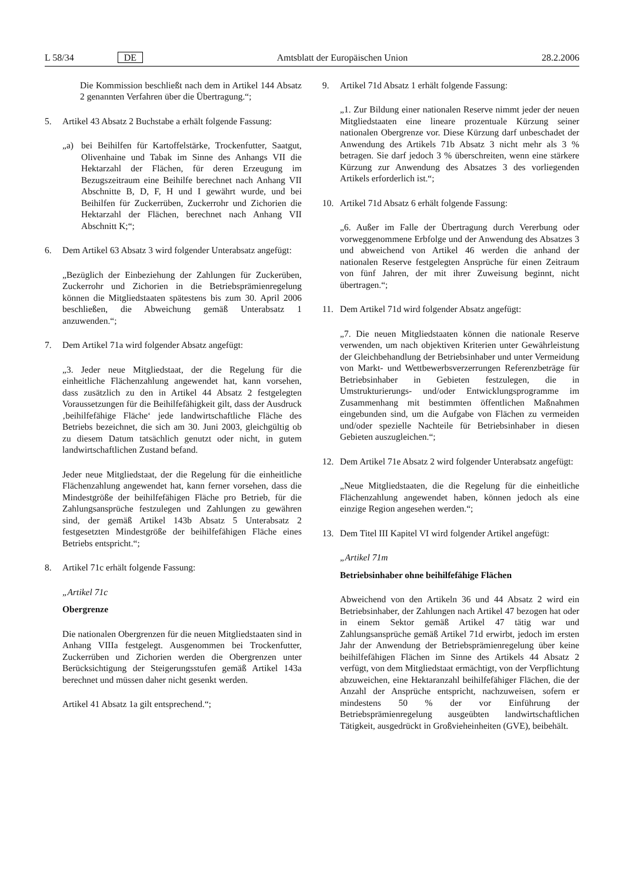L 58/34 DE Amtsblatt der Europäischen Union 28.2.2006
Die Kommission beschließt nach dem in Artikel 144 Absatz 2 genannten Verfahren über die Übertragung.“;
5. Artikel 43 Absatz 2 Buchstabe a erhält folgende Fassung:
„a) bei Beihilfen für Kartoffelstärke, Trockenfutter, Saatgut, Olivenhaine und Tabak im Sinne des Anhangs VII die Hektarzahl der Flächen, für deren Erzeugung im Bezugszeitraum eine Beihilfe berechnet nach Anhang VII Abschnitte B, D, F, H und I gewährt wurde, und bei Beihilfen für Zuckerrüben, Zuckerrohr und Zichorien die Hektarzahl der Flächen, berechnet nach Anhang VII Abschnitt K;“;
6. Dem Artikel 63 Absatz 3 wird folgender Unterabsatz angefügt:
„Bezüglich der Einbeziehung der Zahlungen für Zuckerüben, Zuckerrohr und Zichorien in die Betriebsprämienregelung können die Mitgliedstaaten spätestens bis zum 30. April 2006 beschließen, die Abweichung gemäß Unterabsatz 1 anzuwenden.“;
7. Dem Artikel 71a wird folgender Absatz angefügt:
„3. Jeder neue Mitgliedstaat, der die Regelung für die einheitliche Flächenzahlung angewendet hat, kann vorsehen, dass zusätzlich zu den in Artikel 44 Absatz 2 festgelegten Voraussetzungen für die Beihilfefähigkeit gilt, dass der Ausdruck ‚beihilfefähige Fläche‘ jede landwirtschaftliche Fläche des Betriebs bezeichnet, die sich am 30. Juni 2003, gleichgültig ob zu diesem Datum tatsächlich genutzt oder nicht, in gutem landwirtschaftlichen Zustand befand.
Jeder neue Mitgliedstaat, der die Regelung für die einheitliche Flächenzahlung angewendet hat, kann ferner vorsehen, dass die Mindestgröße der beihilfefähigen Fläche pro Betrieb, für die Zahlungsansprüche festzulegen und Zahlungen zu gewähren sind, der gemäß Artikel 143b Absatz 5 Unterabsatz 2 festgesetzten Mindestgröße der beihilfefähigen Fläche eines Betriebs entspricht.“;
8. Artikel 71c erhält folgende Fassung:
„Artikel 71c
Obergrenze
Die nationalen Obergrenzen für die neuen Mitgliedstaaten sind in Anhang VIIIa festgelegt. Ausgenommen bei Trockenfutter, Zuckerrüben und Zichorien werden die Obergrenzen unter Berücksichtigung der Steigerungsstufen gemäß Artikel 143a berechnet und müssen daher nicht gesenkt werden.
Artikel 41 Absatz 1a gilt entsprechend.“;
9. Artikel 71d Absatz 1 erhält folgende Fassung:
„1. Zur Bildung einer nationalen Reserve nimmt jeder der neuen Mitgliedstaaten eine lineare prozentuale Kürzung seiner nationalen Obergrenze vor. Diese Kürzung darf unbeschadet der Anwendung des Artikels 71b Absatz 3 nicht mehr als 3 % betragen. Sie darf jedoch 3 % überschreiten, wenn eine stärkere Kürzung zur Anwendung des Absatzes 3 des vorliegenden Artikels erforderlich ist.“;
10. Artikel 71d Absatz 6 erhält folgende Fassung:
„6. Außer im Falle der Übertragung durch Vererbung oder vorweggenommene Erbfolge und der Anwendung des Absatzes 3 und abweichend von Artikel 46 werden die anhand der nationalen Reserve festgelegten Ansprüche für einen Zeitraum von fünf Jahren, der mit ihrer Zuweisung beginnt, nicht übertragen.“;
11. Dem Artikel 71d wird folgender Absatz angefügt:
„7. Die neuen Mitgliedstaaten können die nationale Reserve verwenden, um nach objektiven Kriterien unter Gewährleistung der Gleichbehandlung der Betriebsinhaber und unter Vermeidung von Markt- und Wettbewerbsverzerrungen Referenzbeträge für Betriebsinhaber in Gebieten festzulegen, die in Umstrukturierungs- und/oder Entwicklungsprogramme im Zusammenhang mit bestimmten öffentlichen Maßnahmen eingebunden sind, um die Aufgabe von Flächen zu vermeiden und/oder spezielle Nachteile für Betriebsinhaber in diesen Gebieten auszugleichen.“;
12. Dem Artikel 71e Absatz 2 wird folgender Unterabsatz angefügt:
„Neue Mitgliedstaaten, die die Regelung für die einheitliche Flächenzahlung angewendet haben, können jedoch als eine einzige Region angesehen werden.“;
13. Dem Titel III Kapitel VI wird folgender Artikel angefügt:
„Artikel 71m
Betriebsinhaber ohne beihilfefähige Flächen
Abweichend von den Artikeln 36 und 44 Absatz 2 wird ein Betriebsinhaber, der Zahlungen nach Artikel 47 bezogen hat oder in einem Sektor gemäß Artikel 47 tätig war und Zahlungsansprüche gemäß Artikel 71d erwirbt, jedoch im ersten Jahr der Anwendung der Betriebsprämienregelung über keine beihilfefähigen Flächen im Sinne des Artikels 44 Absatz 2 verfügt, von dem Mitgliedstaat ermächtigt, von der Verpflichtung abzuweichen, eine Hektaranzahl beihilfefähiger Flächen, die der Anzahl der Ansprüche entspricht, nachzuweisen, sofern er mindestens 50 % der vor Einführung der Betriebsprämienregelung ausgeübten landwirtschaftlichen Tätigkeit, ausgedrückt in Großvieheinheiten (GVE), beibehält.